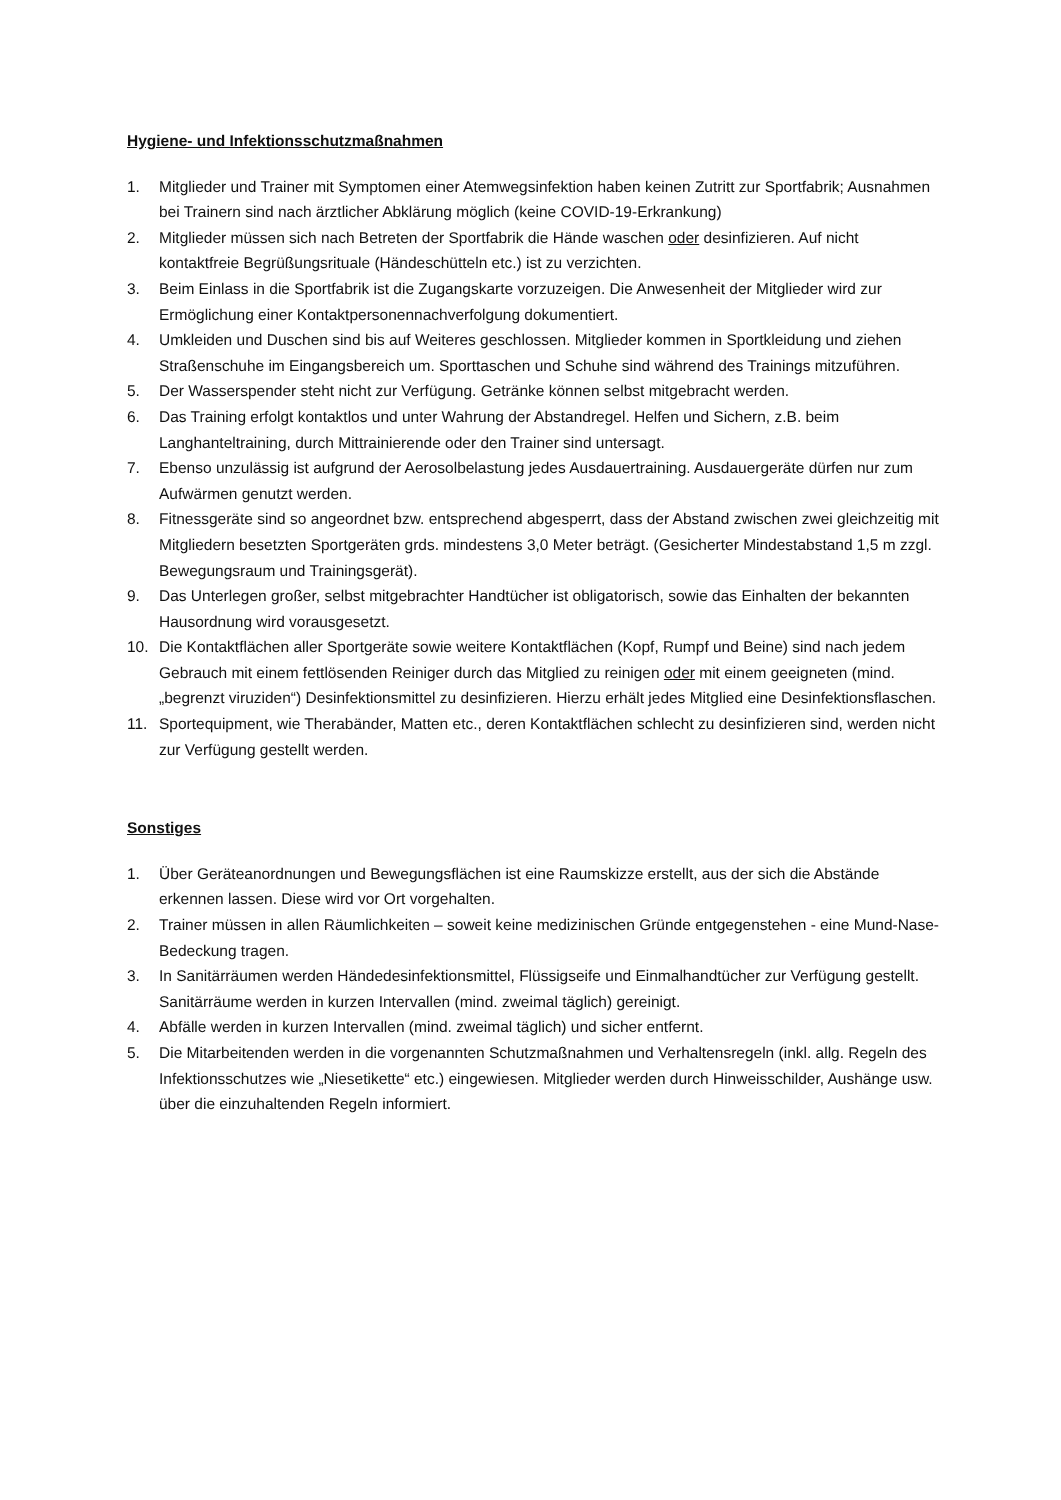Hygiene- und Infektionsschutzmaßnahmen
1. Mitglieder und Trainer mit Symptomen einer Atemwegsinfektion haben keinen Zutritt zur Sportfabrik; Ausnahmen bei Trainern sind nach ärztlicher Abklärung möglich (keine COVID-19-Erkrankung)
2. Mitglieder müssen sich nach Betreten der Sportfabrik die Hände waschen oder desinfizieren. Auf nicht kontaktfreie Begrüßungsrituale (Händeschütteln etc.) ist zu verzichten.
3. Beim Einlass in die Sportfabrik ist die Zugangskarte vorzuzeigen. Die Anwesenheit der Mitglieder wird zur Ermöglichung einer Kontaktpersonennachverfolgung dokumentiert.
4. Umkleiden und Duschen sind bis auf Weiteres geschlossen. Mitglieder kommen in Sportkleidung und ziehen Straßenschuhe im Eingangsbereich um. Sporttaschen und Schuhe sind während des Trainings mitzuführen.
5. Der Wasserspender steht nicht zur Verfügung. Getränke können selbst mitgebracht werden.
6. Das Training erfolgt kontaktlos und unter Wahrung der Abstandregel. Helfen und Sichern, z.B. beim Langhanteltraining, durch Mittrainierende oder den Trainer sind untersagt.
7. Ebenso unzulässig ist aufgrund der Aerosolbelastung jedes Ausdauertraining. Ausdauergeräte dürfen nur zum Aufwärmen genutzt werden.
8. Fitnessgeräte sind so angeordnet bzw. entsprechend abgesperrt, dass der Abstand zwischen zwei gleichzeitig mit Mitgliedern besetzten Sportgeräten grds. mindestens 3,0 Meter beträgt. (Gesicherter Mindestabstand 1,5 m zzgl. Bewegungsraum und Trainingsgerät).
9. Das Unterlegen großer, selbst mitgebrachter Handtücher ist obligatorisch, sowie das Einhalten der bekannten Hausordnung wird vorausgesetzt.
10. Die Kontaktflächen aller Sportgeräte sowie weitere Kontaktflächen (Kopf, Rumpf und Beine) sind nach jedem Gebrauch mit einem fettlösenden Reiniger durch das Mitglied zu reinigen oder mit einem geeigneten (mind. „begrenzt viruziden“) Desinfektionsmittel zu desinfizieren. Hierzu erhält jedes Mitglied eine Desinfektionsflaschen.
11. Sportequipment, wie Therabänder, Matten etc., deren Kontaktflächen schlecht zu desinfizieren sind, werden nicht zur Verfügung gestellt werden.
Sonstiges
1. Über Geräteanordnungen und Bewegungsflächen ist eine Raumskizze erstellt, aus der sich die Abstände erkennen lassen. Diese wird vor Ort vorgehalten.
2. Trainer müssen in allen Räumlichkeiten – soweit keine medizinischen Gründe entgegenstehen - eine Mund-Nase-Bedeckung tragen.
3. In Sanitärräumen werden Händedesinfektionsmittel, Flüssigseife und Einmalhandtücher zur Verfügung gestellt. Sanitärräume werden in kurzen Intervallen (mind. zweimal täglich) gereinigt.
4. Abfälle werden in kurzen Intervallen (mind. zweimal täglich) und sicher entfernt.
5. Die Mitarbeitenden werden in die vorgenannten Schutzmaßnahmen und Verhaltensregeln (inkl. allg. Regeln des Infektionsschutzes wie „Niesetikette“ etc.) eingewiesen. Mitglieder werden durch Hinweisschilder, Aushänge usw. über die einzuhaltenden Regeln informiert.